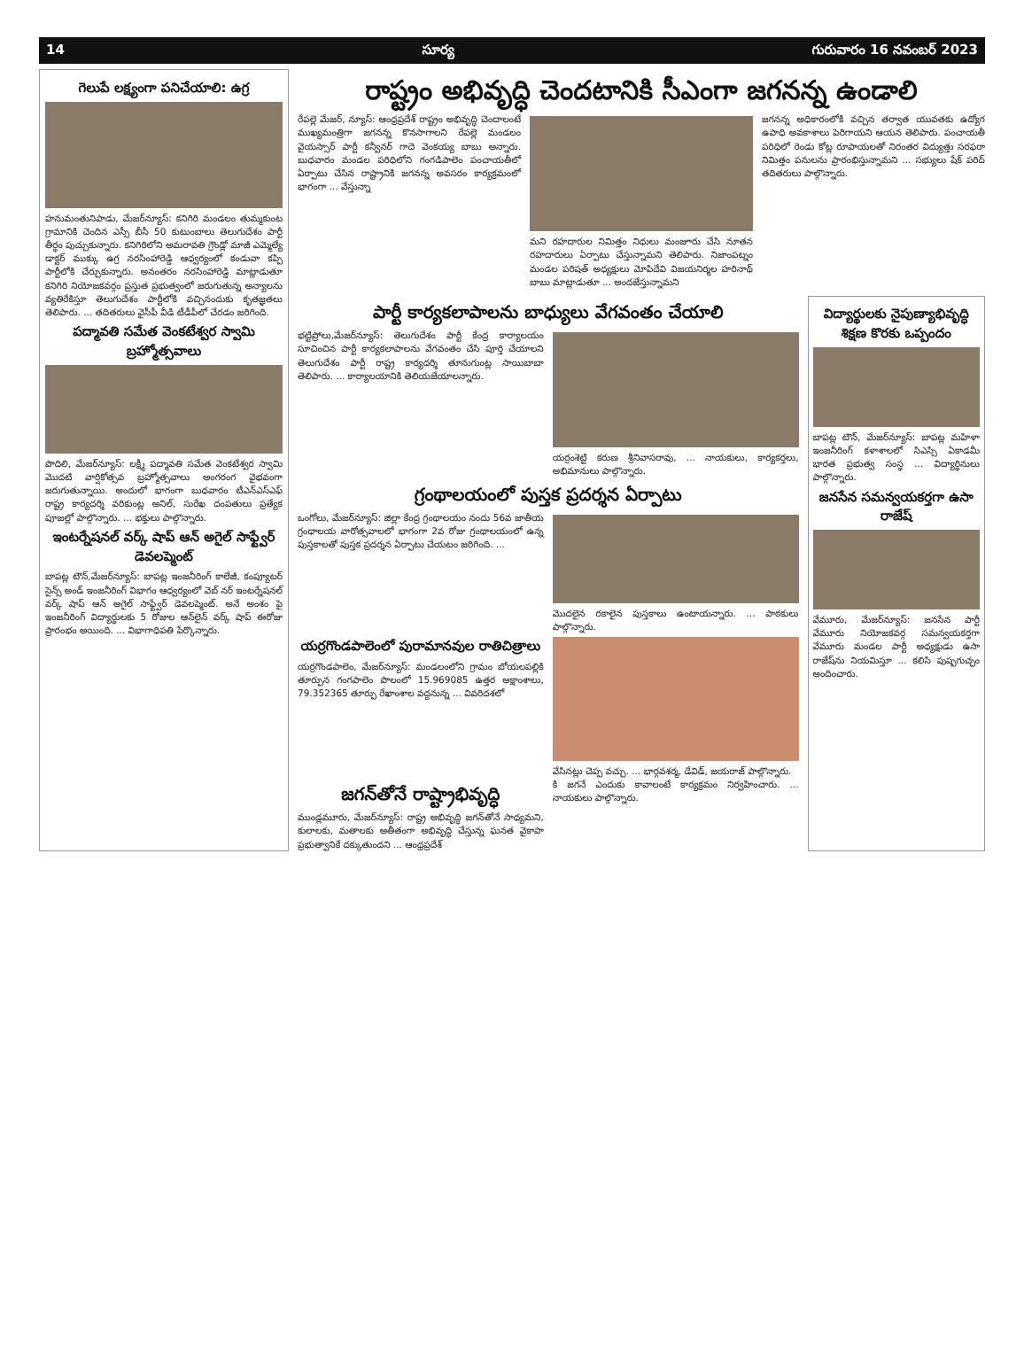14 సూర్య గురువారం 16 నవంబర్ 2023
గెలుపే లక్ష్యంగా పనిచేయాలి: ఉగ్ర
హనుమంతునిపాడు, మేజర్‌న్యూస్: కనిగిరి మండలం తుమ్మకుంట గ్రామానికి చెందిన ఎస్సీ బీసీ 50 కుటుంబాలు తెలుగుదేశం పార్టీ తీర్థం పుచ్చుకున్నారు. కనిగిరిలోని అమరావతి గ్రౌండ్లో మాజీ ఎమ్మెల్యే డాక్టర్ ముక్కు ఉగ్ర నరసింహారెడ్డి ఆధ్వర్యంలో కండువా కప్పి పార్టీలోకి చేర్చుకున్నారు. అనంతరం నరసింహారెడ్డి మాట్లాడుతూ కనిగిరి నియోజకవర్గం ప్రస్తుత ప్రభుత్వంలో జరుగుతున్న అన్యాలను వ్యతిరేకిస్తూ తెలుగుదేశం పార్టీలోకి వచ్చినందుకు కృతజ్ఞతలు తెలిపారు. ... తదితరులు వైసీపీ వీడి టీడీపీలో చేరడం జరిగింది.
పద్మావతి సమేత వెంకటేశ్వర స్వామి బ్రహ్మోత్సవాలు
పొదిలి, మేజర్‌న్యూస్: లక్ష్మీ పద్మావతి సమేత వెంకటేశ్వర స్వామి మొదటి వార్షికోత్సవ బ్రహ్మోత్సవాలు అంగరంగ వైభవంగా జరుగుతున్నాయి. అందులో భాగంగా బుధవారం టీఎన్ఎస్ఎఫ్ రాష్ట్ర కార్యదర్శి వరికుంట్ల అనిల్, సురేఖ దంపతులు ప్రత్యేక పూజల్లో పాల్గొన్నారు. ... భక్తులు పాల్గొన్నారు.
ఇంటర్నేషనల్ వర్క్ షాప్ ఆన్ అగైల్ సాఫ్ట్వేర్ డెవలప్మెంట్
బాపట్ల టౌన్,మేజర్‌న్యూస్: బాపట్ల ఇంజనీరింగ్ కాలేజీ, కంప్యూటర్ సైన్స్ అండ్ ఇంజనీరింగ్ విభాగం ఆధ్వర్యంలో వెబ్ నర్ ఇంటర్నేషనల్ వర్క్ షాప్ ఆన్ అగైల్ సాఫ్ట్వేర్ డెవలప్మెంట్. అనే అంశం పై ఇంజనీరింగ్ విద్యార్థులకు 5 రోజుల ఆన్‌లైన్ వర్క్ షాప్ ఈరోజు ప్రారంభం అయింది. ... విభాగాధిపతి పేర్కొన్నారు.
రాష్ట్రం అభివృద్ధి చెందటానికి సీఎంగా జగనన్న ఉండాలి
రేపల్లె మేజర్, న్యూస్: ఆంధ్రప్రదేశ్ రాష్ట్రం అభివృద్ధి చెందాలంటే ముఖ్యమంత్రిగా జగనన్న కొనసాగాలని రేపల్లె మండలం వైయస్సార్ పార్టీ కన్వీనర్ గాదె వెంకయ్య బాబు అన్నారు. బుధవారం మండల పరిధిలోని గంగడిపాలెం పంచాయతీలో ఏర్పాటు చేసిన రాష్ట్రానికి జగనన్న అవసరం కార్యక్రమంలో భాగంగా ... వేస్తున్నా
మని రహదారుల నిమిత్తం నిధులు మంజూరు చేసి నూతన రహదారులు ఏర్పాటు చేస్తున్నామని తెలిపారు. నిజాంపట్నం మండల పరిషత్ అధ్యక్షులు మోపిదేవి విజయనిర్మల హరినాథ్ బాబు మాట్లాడుతూ ... అందజేస్తున్నామని
జగనన్న అధికారంలోకి వచ్చిన తర్వాత యువతకు ఉద్యోగ ఉపాధి అవకాశాలు పెరిగాయని ఆయన తెలిపారు. పంచాయతీ పరిధిలో రెండు కోట్ల రూపాయలతో నిరంతర విద్యుత్తు సరఫరా నిమిత్తం పనులను ప్రారంభిస్తున్నామని ... సభ్యులు షేక్ పరిద్ తదితరులు పాల్గొన్నారు.
పార్టీ కార్యకలాపాలను బాధ్యులు వేగవంతం చేయాలి
భట్టిప్రోలు,మేజర్‌న్యూస్: తెలుగుదేశం పార్టీ కేంద్ర కార్యాలయం సూచించిన పార్టీ కార్యకలాపాలను వేగవంతం చేసి పూర్తి చేయాలని తెలుగుదేశం పార్టీ రాష్ట్ర కార్యదర్శి తూనుగుంట్ల సాయిబాబా తెలిపారు. ... కార్యాలయానికి తెలియజేయాలన్నారు.
యర్రంశెట్టి కరుణ శ్రీనివాసరావు, ... నాయకులు, కార్యకర్తలు, అభిమానులు పాల్గొన్నారు.
గ్రంథాలయంలో పుస్తక ప్రదర్శన ఏర్పాటు
ఒంగోలు, మేజర్‌న్యూస్: జిల్లా కేంద్ర గ్రంథాలయం నందు 56వ జాతీయ గ్రంథాలయ వారోత్సవాలలో భాగంగా 2వ రోజు గ్రంథాలయంలో ఉన్న పుస్తకాలతో పుస్తక ప్రదర్శన ఏర్పాటు చేయటం జరిగింది. ...
మొదలైన రకాలైన పుస్తకాలు ఉంటాయన్నారు. ... పాఠకులు పాల్గొన్నారు.
యర్రగొండపాలెంలో పురామానవుల రాతిచిత్రాలు
యర్రగొండపాలెం, మేజర్‌న్యూస్: మండలంలోని గ్రామం బోయలపల్లికి తూర్పున గంగపాలెం పొలంలో 15.969085 ఉత్తర అక్షాంశాలు, 79.352365 తూర్పు రేఖాంశాల వద్దనున్న ... వివరిదశలో
వేసినట్లు చెప్ప వచ్చు. ... భార్గవశర్మ, డేవిడ్, జయరాజ్ పాల్గొన్నారు.
జగన్‌తోనే రాష్ట్రాభివృద్ధి
ముండ్లమూరు, మేజర్‌న్యూస్: రాష్ట్ర అభివృద్ధి జగన్‌తోనే సాధ్యమని, కులాలకు, మతాలకు అతీతంగా అభివృద్ధి చేస్తున్న ఘనత వైకాపా ప్రభుత్వానికే దక్కుతుందని ... ఆంధ్రప్రదేశ్
కి జగనే ఎందుకు కావాలంటే కార్యక్రమం నిర్వహించారు. ... నాయకులు పాల్గొన్నారు.
విద్యార్థులకు నైపుణ్యాభివృద్ధి శిక్షణ కొరకు ఒప్పందం
బాపట్ల టౌన్, మేజర్‌న్యూస్: బాపట్ల మహిళా ఇంజనీరింగ్ కళాశాలలో సిఎస్సి ఏకాడమీ భారత ప్రభుత్వ సంస్థ ... విద్యార్థినులు పాల్గొన్నారు.
జనసేన సమన్వయకర్తగా ఉసా రాజేష్
వేమూరు, మేజర్‌న్యూస్: జనసేన పార్టీ వేమూరు నియోజకవర్గ సమన్వయకర్తగా వేమూరు మండల పార్టీ అధ్యక్షుడు ఉసా రాజేష్‌ను నియమిస్తూ ... కలిసి పుష్పగుచ్ఛం అందించారు.